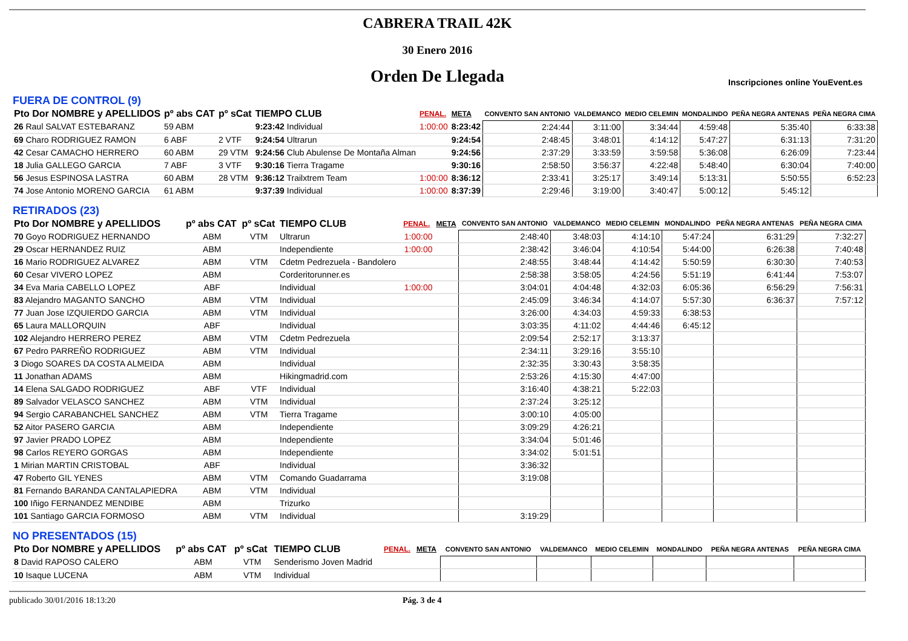CABRERA TRAIL 42K
30 Enero 2016
Orden De Llegada
Inscripciones online YouEvent.es
FUERA DE CONTROL (9)
| Pto Dor NOMBRE y APELLIDOS | pº abs CAT | pº sCat | TIEMPO CLUB | PENAL. | META | CONVENTO SAN ANTONIO | VALDEMANCO | MEDIO CELEMIN | MONDALINDO | PEÑA NEGRA ANTENAS | PEÑA NEGRA CIMA |
| --- | --- | --- | --- | --- | --- | --- | --- | --- | --- | --- | --- |
| 26 Raul SALVAT ESTEBARANZ | 59 ABM | | 9:23:42 Individual | 1:00:00 | 8:23:42 | 2:24:44 | 3:11:00 | 3:34:44 | 4:59:48 | 5:35:40 | 6:33:38 |
| 69 Charo RODRIGUEZ RAMON | 6 ABF | 2 VTF | 9:24:54 Ultrarun | | 9:24:54 | 2:48:45 | 3:48:01 | 4:14:12 | 5:47:27 | 6:31:13 | 7:31:20 |
| 42 Cesar CAMACHO HERRERO | 60 ABM | 29 VTM | 9:24:56 Club Abulense De Montaña Alman | | 9:24:56 | 2:37:29 | 3:33:59 | 3:59:58 | 5:36:08 | 6:26:09 | 7:23:44 |
| 18 Julia GALLEGO GARCIA | 7 ABF | 3 VTF | 9:30:16 Tierra Tragame | | 9:30:16 | 2:58:50 | 3:56:37 | 4:22:48 | 5:48:40 | 6:30:04 | 7:40:00 |
| 56 Jesus ESPINOSA LASTRA | 60 ABM | 28 VTM | 9:36:12 Trailxtrem Team | 1:00:00 | 8:36:12 | 2:33:41 | 3:25:17 | 3:49:14 | 5:13:31 | 5:50:55 | 6:52:23 |
| 74 Jose Antonio MORENO GARCIA | 61 ABM | | 9:37:39 Individual | 1:00:00 | 8:37:39 | 2:29:46 | 3:19:00 | 3:40:47 | 5:00:12 | 5:45:12 | |
RETIRADOS (23)
| Pto Dor NOMBRE y APELLIDOS | pº abs CAT | pº sCat | TIEMPO CLUB | PENAL. | META | CONVENTO SAN ANTONIO | VALDEMANCO | MEDIO CELEMIN | MONDALINDO | PEÑA NEGRA ANTENAS | PEÑA NEGRA CIMA |
| --- | --- | --- | --- | --- | --- | --- | --- | --- | --- | --- | --- |
| 70 Goyo RODRIGUEZ HERNANDO | ABM | VTM | Ultrarun | 1:00:00 | | 2:48:40 | 3:48:03 | 4:14:10 | 5:47:24 | 6:31:29 | 7:32:27 |
| 29 Oscar HERNANDEZ RUIZ | ABM | | Independiente | 1:00:00 | | 2:38:42 | 3:46:04 | 4:10:54 | 5:44:00 | 6:26:38 | 7:40:48 |
| 16 Mario RODRIGUEZ ALVAREZ | ABM | VTM | Cdetm Pedrezuela - Bandolero | | | 2:48:55 | 3:48:44 | 4:14:42 | 5:50:59 | 6:30:30 | 7:40:53 |
| 60 Cesar VIVERO LOPEZ | ABM | | Corderitorunner.es | | | 2:58:38 | 3:58:05 | 4:24:56 | 5:51:19 | 6:41:44 | 7:53:07 |
| 34 Eva Maria CABELLO LOPEZ | ABF | | Individual | 1:00:00 | | 3:04:01 | 4:04:48 | 4:32:03 | 6:05:36 | 6:56:29 | 7:56:31 |
| 83 Alejandro MAGANTO SANCHO | ABM | VTM | Individual | | | 2:45:09 | 3:46:34 | 4:14:07 | 5:57:30 | 6:36:37 | 7:57:12 |
| 77 Juan Jose IZQUIERDO GARCIA | ABM | VTM | Individual | | | 3:26:00 | 4:34:03 | 4:59:33 | 6:38:53 | | |
| 65 Laura MALLORQUIN | ABF | | Individual | | | 3:03:35 | 4:11:02 | 4:44:46 | 6:45:12 | | |
| 102 Alejandro HERRERO PEREZ | ABM | VTM | Cdetm Pedrezuela | | | 2:09:54 | 2:52:17 | 3:13:37 | | | |
| 67 Pedro PARREÑO RODRIGUEZ | ABM | VTM | Individual | | | 2:34:11 | 3:29:16 | 3:55:10 | | | |
| 3 Diogo SOARES DA COSTA ALMEIDA | ABM | | Individual | | | 2:32:35 | 3:30:43 | 3:58:35 | | | |
| 11 Jonathan ADAMS | ABM | | Hikingmadrid.com | | | 2:53:26 | 4:15:30 | 4:47:00 | | | |
| 14 Elena SALGADO RODRIGUEZ | ABF | VTF | Individual | | | 3:16:40 | 4:38:21 | 5:22:03 | | | |
| 89 Salvador VELASCO SANCHEZ | ABM | VTM | Individual | | | 2:37:24 | 3:25:12 | | | | |
| 94 Sergio CARABANCHEL SANCHEZ | ABM | VTM | Tierra Tragame | | | 3:00:10 | 4:05:00 | | | | |
| 52 Aitor PASERO GARCIA | ABM | | Independiente | | | 3:09:29 | 4:26:21 | | | | |
| 97 Javier PRADO LOPEZ | ABM | | Independiente | | | 3:34:04 | 5:01:46 | | | | |
| 98 Carlos REYERO GORGAS | ABM | | Independiente | | | 3:34:02 | 5:01:51 | | | | |
| 1 Mirian MARTIN CRISTOBAL | ABF | | Individual | | | 3:36:32 | | | | | |
| 47 Roberto GIL YENES | ABM | VTM | Comando Guadarrama | | | 3:19:08 | | | | | |
| 81 Fernando BARANDA CANTALAPIEDRA | ABM | VTM | Individual | | | | | | | | |
| 100 Iñigo FERNANDEZ MENDIBE | ABM | | Trizurko | | | | | | | | |
| 101 Santiago GARCIA FORMOSO | ABM | VTM | Individual | | | 3:19:29 | | | | | |
NO PRESENTADOS (15)
| Pto Dor NOMBRE y APELLIDOS | pº abs CAT | pº sCat | TIEMPO CLUB | PENAL. | META | CONVENTO SAN ANTONIO | VALDEMANCO | MEDIO CELEMIN | MONDALINDO | PEÑA NEGRA ANTENAS | PEÑA NEGRA CIMA |
| --- | --- | --- | --- | --- | --- | --- | --- | --- | --- | --- | --- |
| 8 David RAPOSO CALERO | ABM | VTM | Senderismo Joven Madrid | | | | | | | | |
| 10 Isaque LUCENA | ABM | VTM | Individual | | | | | | | | |
publicado 30/01/2016 18:13:20 Pág. 3 de 4